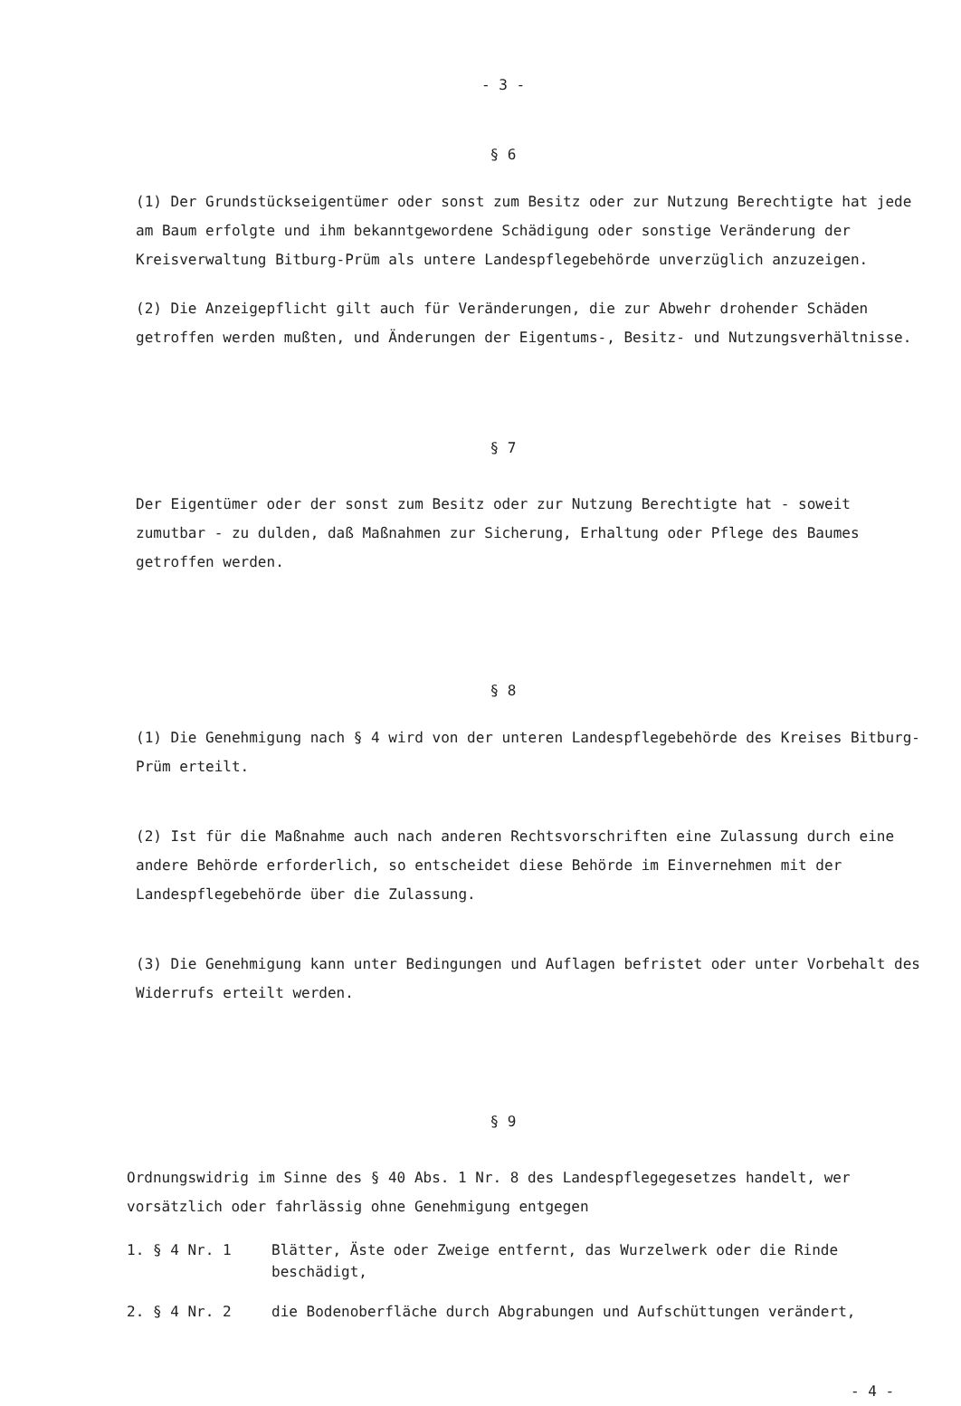- 3 -
§ 6
(1) Der Grundstückseigentümer oder sonst zum Besitz oder zur Nutzung Berechtigte hat jede am Baum erfolgte und ihm bekanntgewordene Schädigung oder sonstige Veränderung der Kreisverwaltung Bitburg-Prüm als untere Landespflegebehörde unverzüglich anzuzeigen.
(2) Die Anzeigepflicht gilt auch für Veränderungen, die zur Abwehr drohender Schäden getroffen werden mußten, und Änderungen der Eigentums-, Besitz- und Nutzungsverhältnisse.
§ 7
Der Eigentümer oder der sonst zum Besitz oder zur Nutzung Berechtigte hat - soweit zumutbar - zu dulden, daß Maßnahmen zur Sicherung, Erhaltung oder Pflege des Baumes getroffen werden.
§ 8
(1) Die Genehmigung nach § 4 wird von der unteren Landespflegebehörde des Kreises Bitburg-Prüm erteilt.
(2) Ist für die Maßnahme auch nach anderen Rechtsvorschriften eine Zulassung durch eine andere Behörde erforderlich, so entscheidet diese Behörde im Einvernehmen mit der Landespflegebehörde über die Zulassung.
(3) Die Genehmigung kann unter Bedingungen und Auflagen befristet oder unter Vorbehalt des Widerrufs erteilt werden.
§ 9
Ordnungswidrig im Sinne des § 40 Abs. 1 Nr. 8 des Landespflegegesetzes handelt, wer vorsätzlich oder fahrlässig ohne Genehmigung entgegen
1. § 4 Nr. 1 Blätter, Äste oder Zweige entfernt, das Wurzelwerk oder die Rinde beschädigt,
2. § 4 Nr. 2 die Bodenoberfläche durch Abgrabungen und Aufschüttungen verändert,
- 4 -